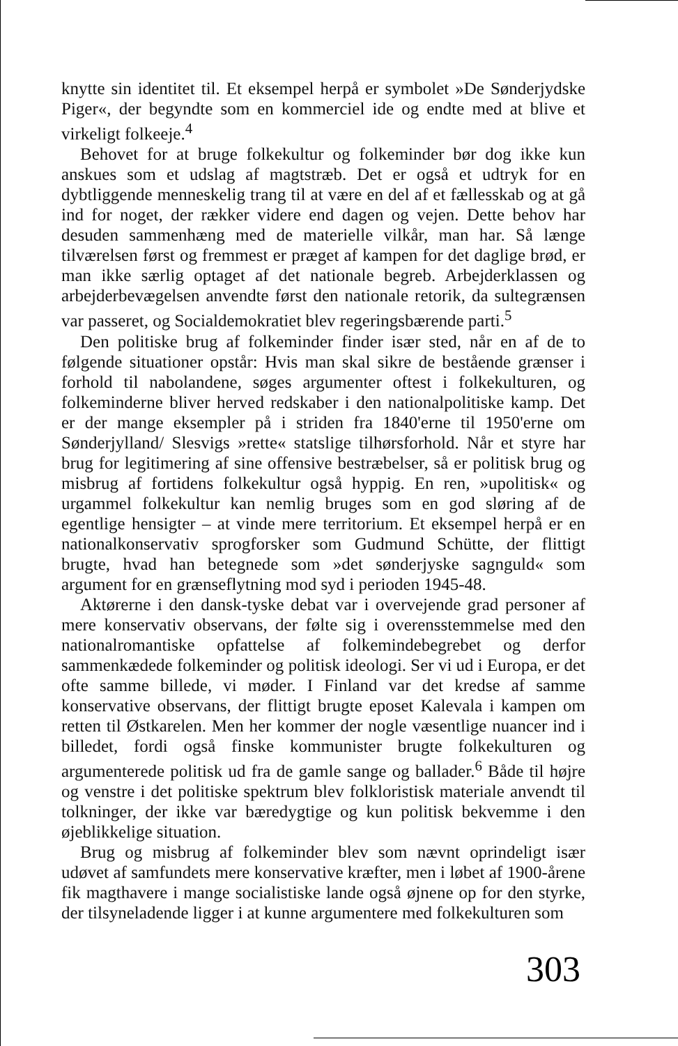knytte sin identitet til. Et eksempel herpå er symbolet »De Sønderjydske Piger«, der begyndte som en kommerciel ide og endte med at blive et virkeligt folkeeje.<sup>4</sup>
Behovet for at bruge folkekultur og folkeminder bør dog ikke kun anskues som et udslag af magtstræb. Det er også et udtryk for en dybtliggende menneskelig trang til at være en del af et fællesskab og at gå ind for noget, der rækker videre end dagen og vejen. Dette behov har desuden sammenhæng med de materielle vilkår, man har. Så længe tilværelsen først og fremmest er præget af kampen for det daglige brød, er man ikke særlig optaget af det nationale begreb. Arbejderklassen og arbejderbevægelsen anvendte først den nationale retorik, da sultegrænsen var passeret, og Socialdemokratiet blev regeringsbærende parti.<sup>5</sup>
Den politiske brug af folkeminder finder især sted, når en af de to følgende situationer opstår: Hvis man skal sikre de bestående grænser i forhold til nabolandene, søges argumenter oftest i folkekulturen, og folkeminderne bliver herved redskaber i den nationalpolitiske kamp. Det er der mange eksempler på i striden fra 1840'erne til 1950'erne om Sønderjylland/ Slesvigs »rette« statslige tilhørsforhold. Når et styre har brug for legitimering af sine offensive bestræbelser, så er politisk brug og misbrug af fortidens folkekultur også hyppig. En ren, »upolitisk« og urgammel folkekultur kan nemlig bruges som en god sløring af de egentlige hensigter – at vinde mere territorium. Et eksempel herpå er en nationalkonservativ sprogforsker som Gudmund Schütte, der flittigt brugte, hvad han betegnede som »det sønderjyske sagnguld« som argument for en grænseflytning mod syd i perioden 1945-48.
Aktørerne i den dansk-tyske debat var i overvejende grad personer af mere konservativ observans, der følte sig i overensstemmelse med den nationalromantiske opfattelse af folkemindebegrebet og derfor sammenkædede folkeminder og politisk ideologi. Ser vi ud i Europa, er det ofte samme billede, vi møder. I Finland var det kredse af samme konservative observans, der flittigt brugte eposet Kalevala i kampen om retten til Østkarelen. Men her kommer der nogle væsentlige nuancer ind i billedet, fordi også finske kommunister brugte folkekulturen og argumenterede politisk ud fra de gamle sange og ballader.<sup>6</sup> Både til højre og venstre i det politiske spektrum blev folkloristisk materiale anvendt til tolkninger, der ikke var bæredygtige og kun politisk bekvemme i den øjeblikkelige situation.
Brug og misbrug af folkeminder blev som nævnt oprindeligt især udøvet af samfundets mere konservative kræfter, men i løbet af 1900-årene fik magthavere i mange socialistiske lande også øjnene op for den styrke, der tilsyneladende ligger i at kunne argumentere med folkekulturen som
303